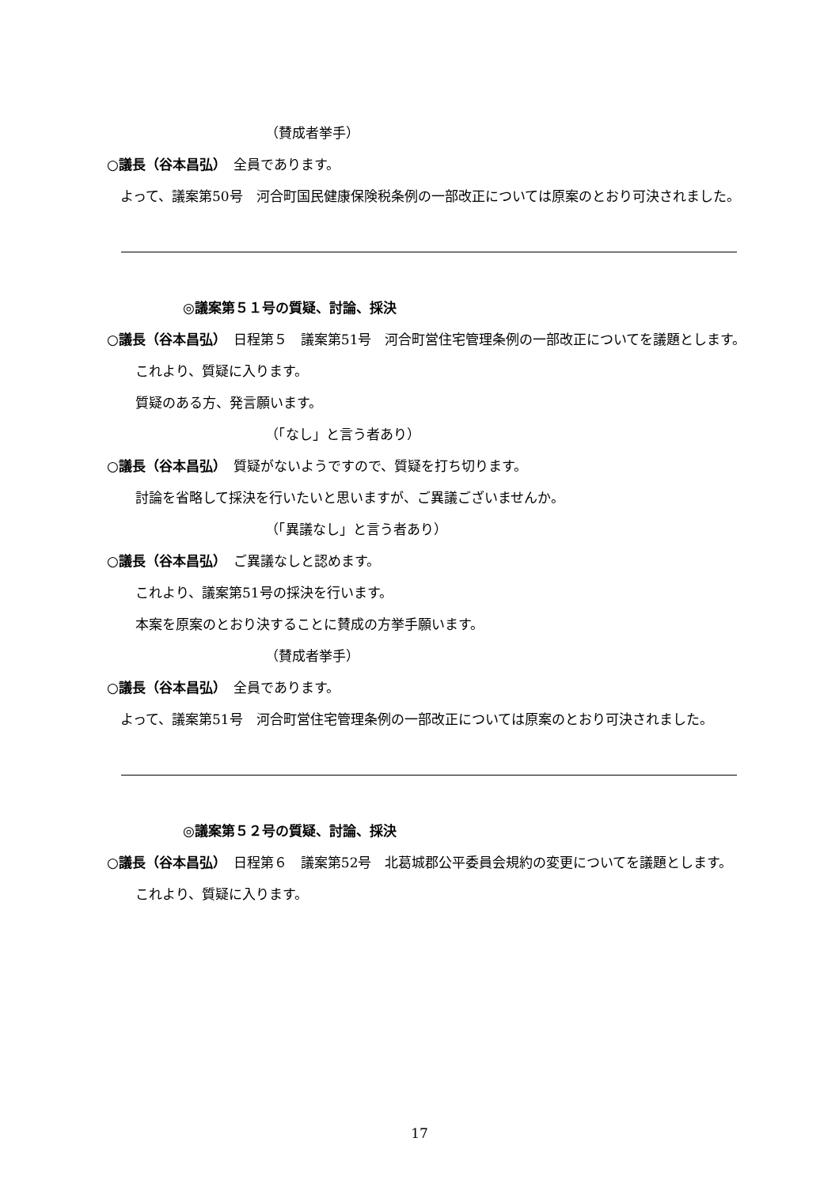（賛成者挙手）
○議長（谷本昌弘）　全員であります。
　よって、議案第50号　河合町国民健康保険税条例の一部改正については原案のとおり可決されました。
◎議案第５１号の質疑、討論、採決
○議長（谷本昌弘）　日程第５　議案第51号　河合町営住宅管理条例の一部改正についてを議題とします。
これより、質疑に入ります。
質疑のある方、発言願います。
（「なし」と言う者あり）
○議長（谷本昌弘）　質疑がないようですので、質疑を打ち切ります。
討論を省略して採決を行いたいと思いますが、ご異議ございませんか。
（「異議なし」と言う者あり）
○議長（谷本昌弘）　ご異議なしと認めます。
これより、議案第51号の採決を行います。
本案を原案のとおり決することに賛成の方挙手願います。
（賛成者挙手）
○議長（谷本昌弘）　全員であります。
　よって、議案第51号　河合町営住宅管理条例の一部改正については原案のとおり可決されました。
◎議案第５２号の質疑、討論、採決
○議長（谷本昌弘）　日程第６　議案第52号　北葛城郡公平委員会規約の変更についてを議題とします。
これより、質疑に入ります。
17